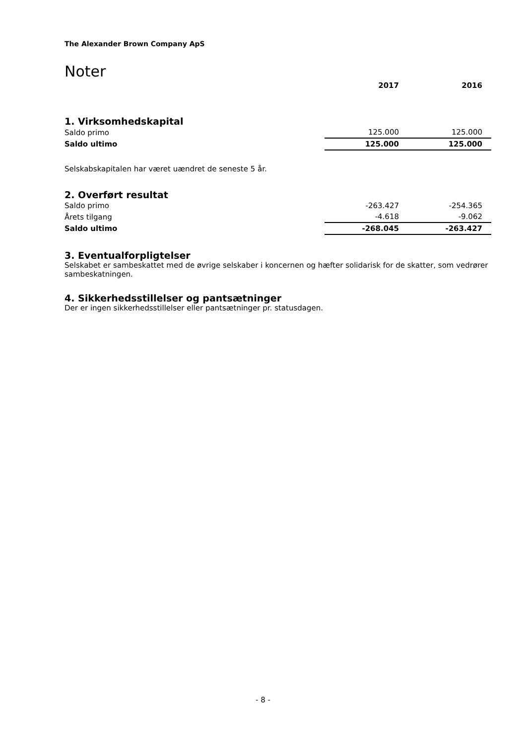The Alexander Brown Company ApS
Noter
| | 2017 | 2016 |
1. Virksomhedskapital
| Saldo primo | 125.000 | 125.000 |
| Saldo ultimo | 125.000 | 125.000 |
Selskabskapitalen har været uændret de seneste 5 år.
2. Overført resultat
| Saldo primo | -263.427 | -254.365 |
| Årets tilgang | -4.618 | -9.062 |
| Saldo ultimo | -268.045 | -263.427 |
3. Eventualforpligtelser
Selskabet er sambeskattet med de øvrige selskaber i koncernen og hæfter solidarisk for de skatter, som vedrører sambeskatningen.
4. Sikkerhedsstillelser og pantsætninger
Der er ingen sikkerhedsstillelser eller pantsætninger pr. statusdagen.
- 8 -